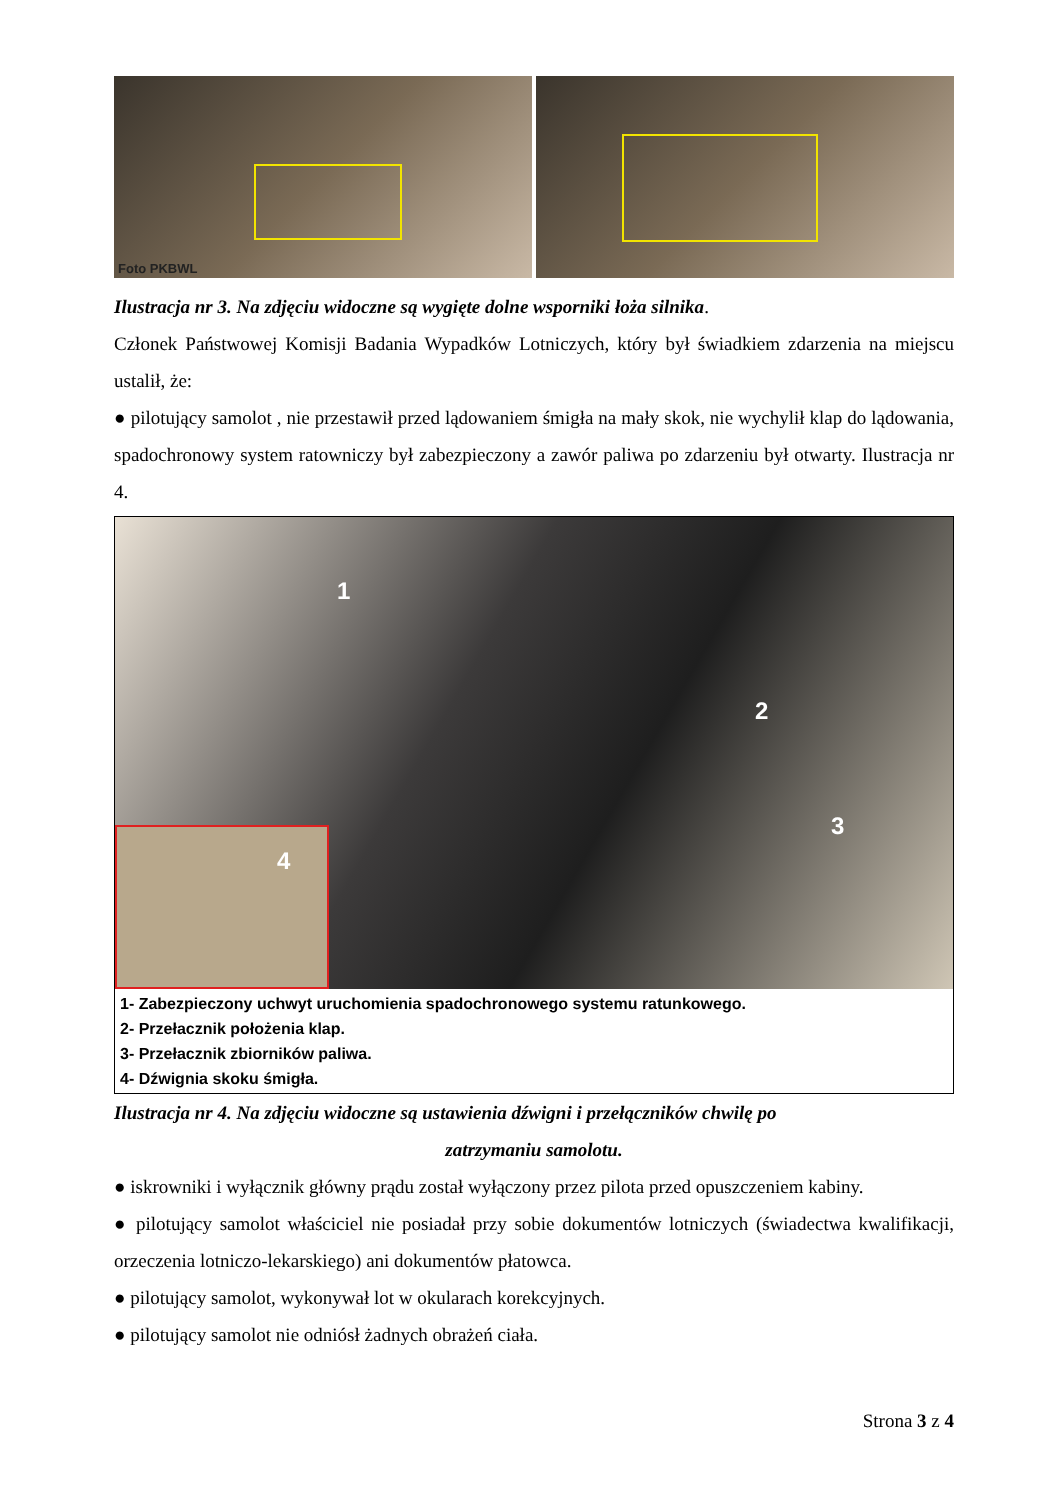Foto PKBWL
Ilustracja nr 3. Na zdjęciu widoczne są wygięte dolne wsporniki łoża silnika.
Członek Państwowej Komisji Badania Wypadków Lotniczych, który był świadkiem zdarzenia na miejscu ustalił, że:
● pilotujący samolot , nie przestawił przed lądowaniem śmigła na mały skok, nie wychylił klap do lądowania, spadochronowy system ratowniczy był zabezpieczony a zawór paliwa po zdarzeniu był otwarty. Ilustracja nr 4.
1
2
3
4
1- Zabezpieczony uchwyt uruchomienia spadochronowego systemu ratunkowego.
2- Przełacznik położenia klap.
3- Przełacznik zbiorników paliwa.
4- Dźwignia skoku śmigła.
Ilustracja nr 4. Na zdjęciu widoczne są ustawienia dźwigni i przełączników chwilę po
zatrzymaniu samolotu.
● iskrowniki i wyłącznik główny prądu został wyłączony przez pilota przed opuszczeniem kabiny.
● pilotujący samolot właściciel nie posiadał przy sobie dokumentów lotniczych (świadectwa kwalifikacji, orzeczenia lotniczo-lekarskiego) ani dokumentów płatowca.
● pilotujący samolot, wykonywał lot w okularach korekcyjnych.
● pilotujący samolot nie odniósł żadnych obrażeń ciała.
Strona 3 z 4